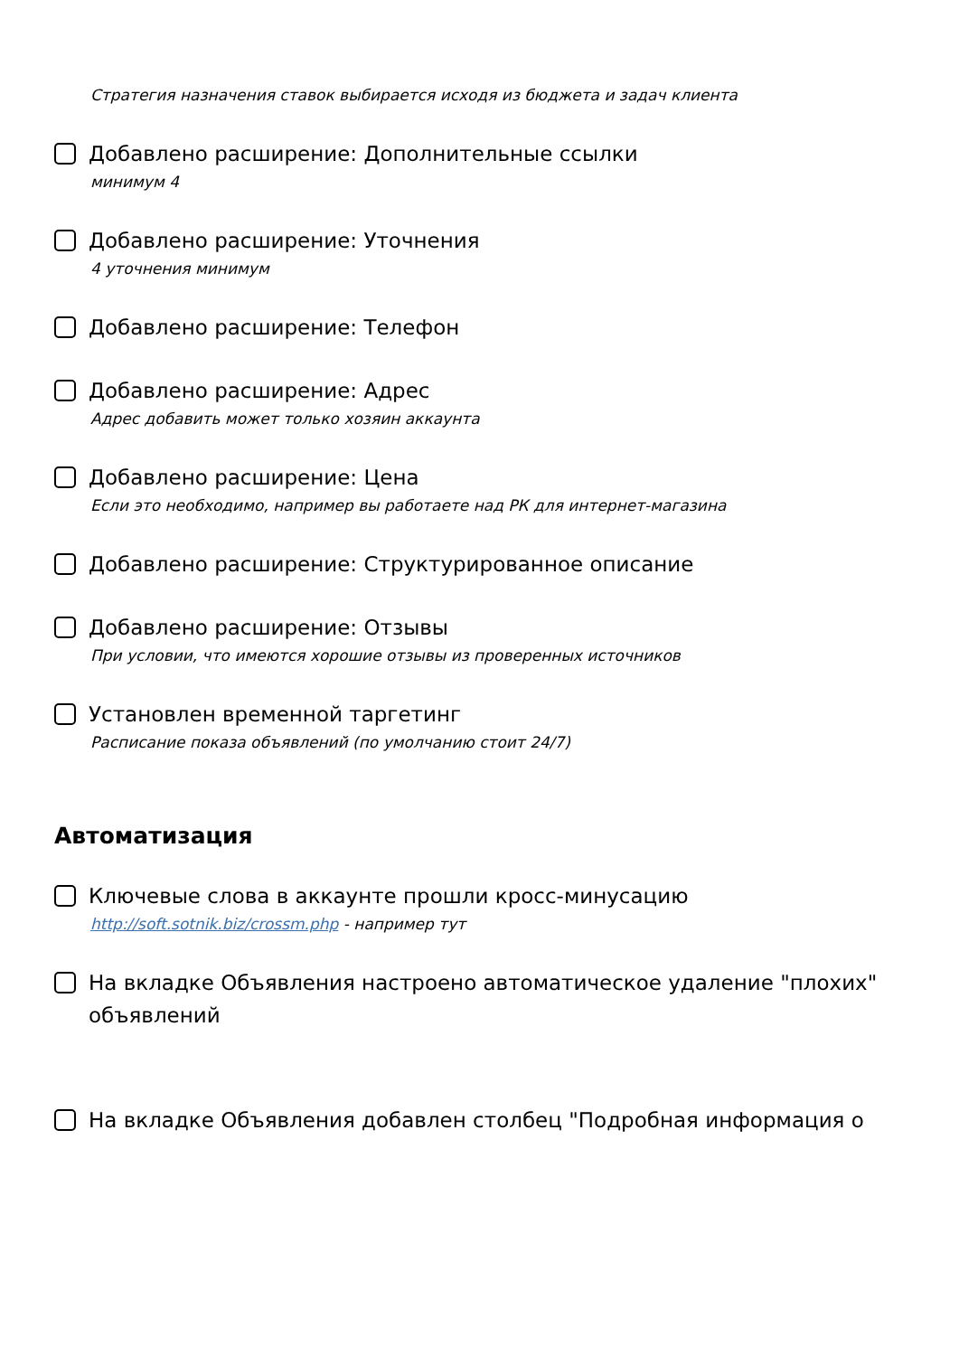Стратегия назначения ставок выбирается исходя из бюджета и задач клиента
Добавлено расширение: Дополнительные ссылки
минимум 4
Добавлено расширение: Уточнения
4 уточнения минимум
Добавлено расширение: Телефон
Добавлено расширение: Адрес
Адрес добавить может только хозяин аккаунта
Добавлено расширение: Цена
Если это необходимо, например вы работаете над РК для интернет-магазина
Добавлено расширение: Структурированное описание
Добавлено расширение: Отзывы
При условии, что имеются хорошие отзывы из проверенных источников
Установлен временной таргетинг
Расписание показа объявлений (по умолчанию стоит 24/7)
Автоматизация
Ключевые слова в аккаунте прошли кросс-минусацию
http://soft.sotnik.biz/crossm.php - например тут
На вкладке Объявления настроено автоматическое удаление "плохих" объявлений
На вкладке Объявления добавлен столбец "Подробная информация о